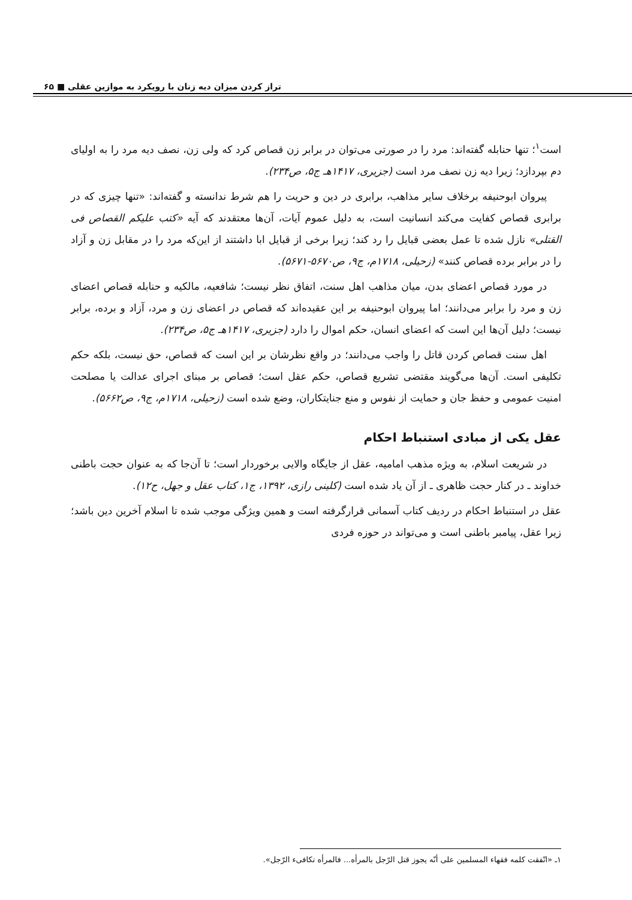تراز کردن میزان دیه زنان با رویکرد به موازین عقلی ■ ۶۵
است<sup>۱</sup>؛ تنها حنابله گفته‌اند: مرد را در صورتی می‌توان در برابر زن قصاص کرد که ولی زن، نصف دیه مرد را به اولیای دم بپردازد؛ زیرا دیه زن نصف مرد است (جزیری، ۱۴۱۷هـ ج۵، ص۲۳۴).
پیروان ابوحنیفه برخلاف سایر مذاهب، برابری در دین و حریت را هم شرط ندانسته و گفته‌اند: «تنها چیزی که در برابری قصاص کفایت می‌کند انسانیت است، به دلیل عموم آیات، آن‌ها معتقدند که آیه «کتب علیکم القصاص فی القتلی» نازل شده تا عمل بعضی قبایل را رد کند؛ زیرا برخی از قبایل ابا داشتند از این‌که مرد را در مقابل زن و آزاد را در برابر برده قصاص کنند» (زحیلی، ۱۷۱۸م، ج۹، ص۵۶۷۰-۵۶۷۱).
در مورد قصاص اعضای بدن، میان مذاهب اهل سنت، اتفاق نظر نیست؛ شافعیه، مالکیه و حنابله قصاص اعضای زن و مرد را برابر می‌دانند؛ اما پیروان ابوحنیفه بر این عقیده‌اند که قصاص در اعضای زن و مرد، آزاد و برده، برابر نیست؛ دلیل آن‌ها این است که اعضای انسان، حکم اموال را دارد (جزیری، ۱۴۱۷هـ ج۵، ص۲۳۴).
اهل سنت قصاص کردن قاتل را واجب می‌دانند؛ در واقع نظرشان بر این است که قصاص، حق نیست، بلکه حکم تکلیفی است. آن‌ها می‌گویند مقتضی تشریع قصاص، حکم عقل است؛ قصاص بر مبنای اجرای عدالت یا مصلحت امنیت عمومی و حفظ جان و حمایت از نفوس و منع جنایتکاران، وضع شده است (زحیلی، ۱۷۱۸م، ج۹، ص۵۶۶۲).
عقل یکی از مبادی استنباط احکام
در شریعت اسلام، به ویژه مذهب امامیه، عقل از جایگاه والایی برخوردار است؛ تا آن‌جا که به عنوان حجت باطنی خداوند ـ در کنار حجت ظاهری ـ از آن یاد شده است (کلینی رازی، ۱۳۹۲، ج۱، کتاب عقل و جهل، ح۱۲).
عقل در استنباط احکام در ردیف کتاب آسمانی قرارگرفته است و همین ویژگی موجب شده تا اسلام آخرین دین باشد؛ زیرا عقل، پیامبر باطنی است و می‌تواند در حوزه فردی
۱ـ «اتّفقت کلمه فقهاء المسلمین علی أنّه یجوز قتل الرّجل بالمرأه... فالمرأه تکافیء الرّجل».